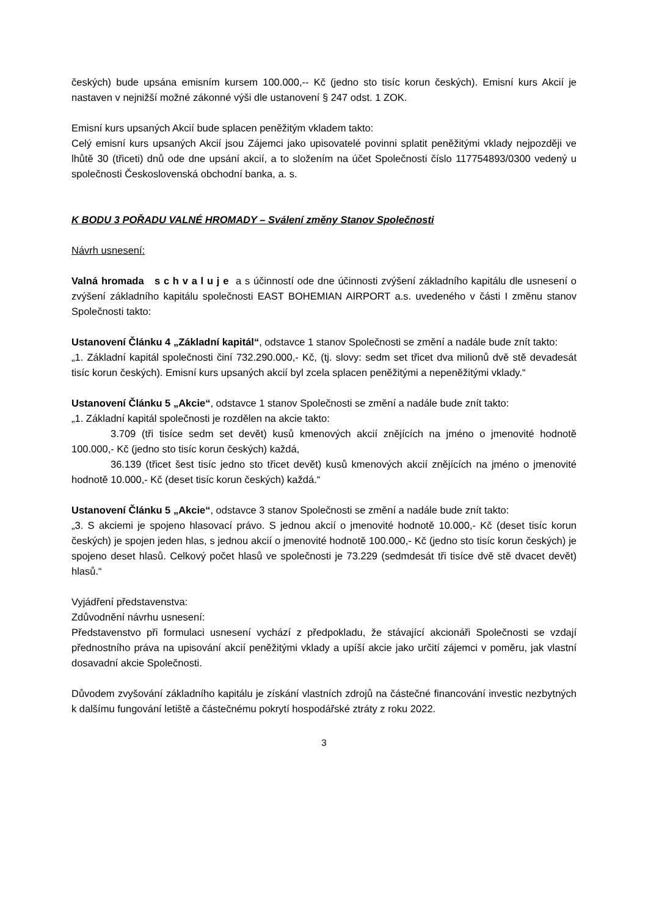českých) bude upsána emisním kursem 100.000,-- Kč (jedno sto tisíc korun českých). Emisní kurs Akcií je nastaven v nejnižší možné zákonné výši dle ustanovení § 247 odst. 1 ZOK.
Emisní kurs upsaných Akcií bude splacen peněžitým vkladem takto:
Celý emisní kurs upsaných Akcií jsou Zájemci jako upisovatelé povinni splatit peněžitými vklady nejpozději ve lhůtě 30 (třiceti) dnů ode dne upsání akcií, a to složením na účet Společnosti číslo 117754893/0300 vedený u společnosti Československá obchodní banka, a. s.
K BODU 3 POŘADU VALNÉ HROMADY – Sválení změny Stanov Společnosti
Návrh usnesení:
Valná hromada s c h v a l u j e a s účinností ode dne účinnosti zvýšení základního kapitálu dle usnesení o zvýšení základního kapitálu společnosti EAST BOHEMIAN AIRPORT a.s. uvedeného v části I změnu stanov Společnosti takto:
Ustanovení Článku 4 „Základní kapitál“, odstavce 1 stanov Společnosti se změní a nadále bude znít takto:
„1. Základní kapitál společnosti činí 732.290.000,- Kč, (tj. slovy: sedm set třicet dva milionů dvě stě devadesát tisíc korun českých). Emisní kurs upsaných akcií byl zcela splacen peněžitými a nepeněžitými vklady.“
Ustanovení Článku 5 „Akcie“, odstavce 1 stanov Společnosti se změní a nadále bude znít takto:
„1. Základní kapitál společnosti je rozdělen na akcie takto:
3.709 (tři tisíce sedm set devět) kusů kmenových akcií znějících na jméno o jmenovité hodnotě 100.000,- Kč (jedno sto tisíc korun českých) každá,
36.139 (třicet šest tisíc jedno sto třicet devět) kusů kmenových akcií znějících na jméno o jmenovité hodnotě 10.000,- Kč (deset tisíc korun českých) každá.“
Ustanovení Článku 5 „Akcie“, odstavce 3 stanov Společnosti se změní a nadále bude znít takto:
„3. S akciemi je spojeno hlasovací právo. S jednou akcií o jmenovité hodnotě 10.000,- Kč (deset tisíc korun českých) je spojen jeden hlas, s jednou akcií o jmenovité hodnotě 100.000,- Kč (jedno sto tisíc korun českých) je spojeno deset hlasů. Celkový počet hlasů ve společnosti je 73.229 (sedmdesát tři tisíce dvě stě dvacet devět) hlasů.“
Vyjádření představenstva:
Zdůvodnění návrhu usnesení:
Představenstvo při formulaci usnesení vychází z předpokladu, že stávající akcionáři Společnosti se vzdají přednostního práva na upisování akcií peněžitými vklady a upíší akcie jako určití zájemci v poměru, jak vlastní dosavadní akcie Společnosti.
Důvodem zvyšování základního kapitálu je získání vlastních zdrojů na částečné financování investic nezbytných k dalšímu fungování letiště a částečnému pokrytí hospodářské ztráty z roku 2022.
3